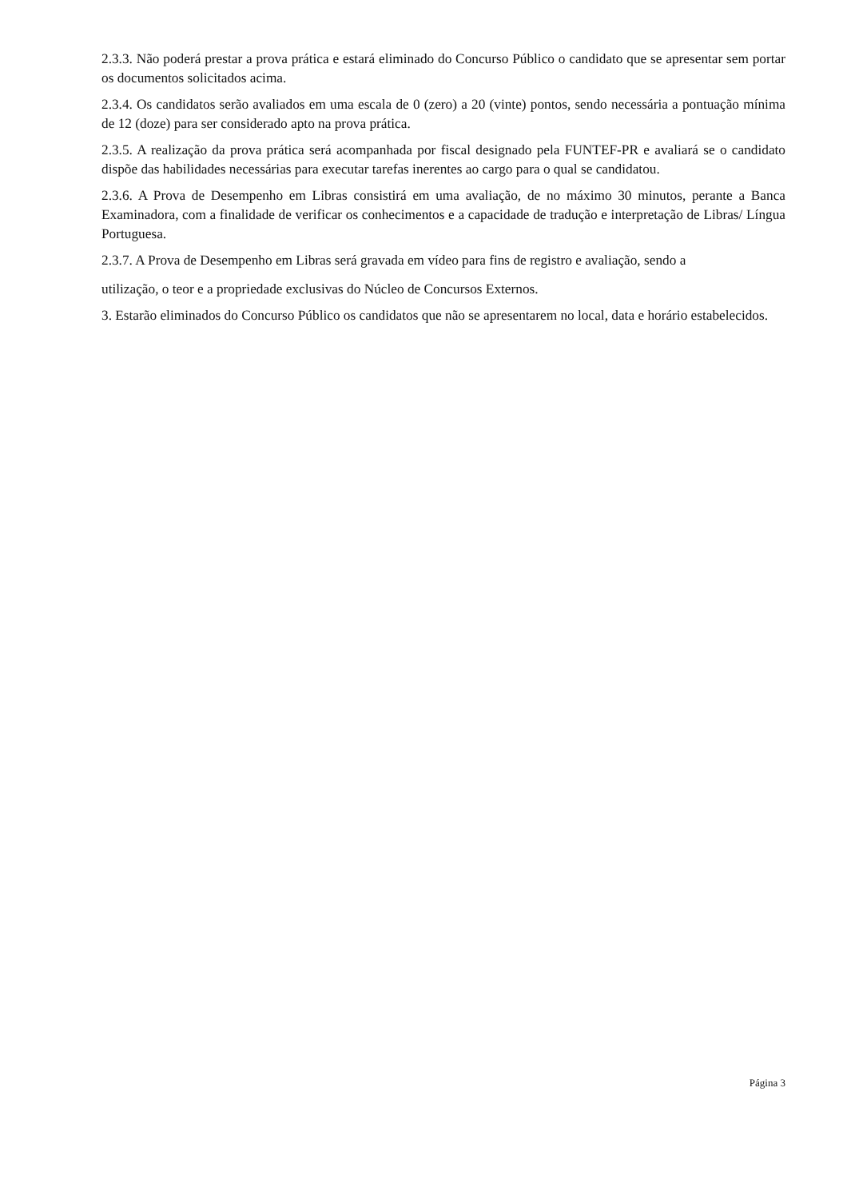2.3.3. Não poderá prestar a prova prática e estará eliminado do Concurso Público o candidato que se apresentar sem portar os documentos solicitados acima.
2.3.4. Os candidatos serão avaliados em uma escala de 0 (zero) a 20 (vinte) pontos, sendo necessária a pontuação mínima de 12 (doze) para ser considerado apto na prova prática.
2.3.5. A realização da prova prática será acompanhada por fiscal designado pela FUNTEF-PR e avaliará se o candidato dispõe das habilidades necessárias para executar tarefas inerentes ao cargo para o qual se candidatou.
2.3.6. A Prova de Desempenho em Libras consistirá em uma avaliação, de no máximo 30 minutos, perante a Banca Examinadora, com a finalidade de verificar os conhecimentos e a capacidade de tradução e interpretação de Libras/ Língua Portuguesa.
2.3.7. A Prova de Desempenho em Libras será gravada em vídeo para fins de registro e avaliação, sendo a
utilização, o teor e a propriedade exclusivas do Núcleo de Concursos Externos.
3. Estarão eliminados do Concurso Público os candidatos que não se apresentarem no local, data e horário estabelecidos.
Página 3